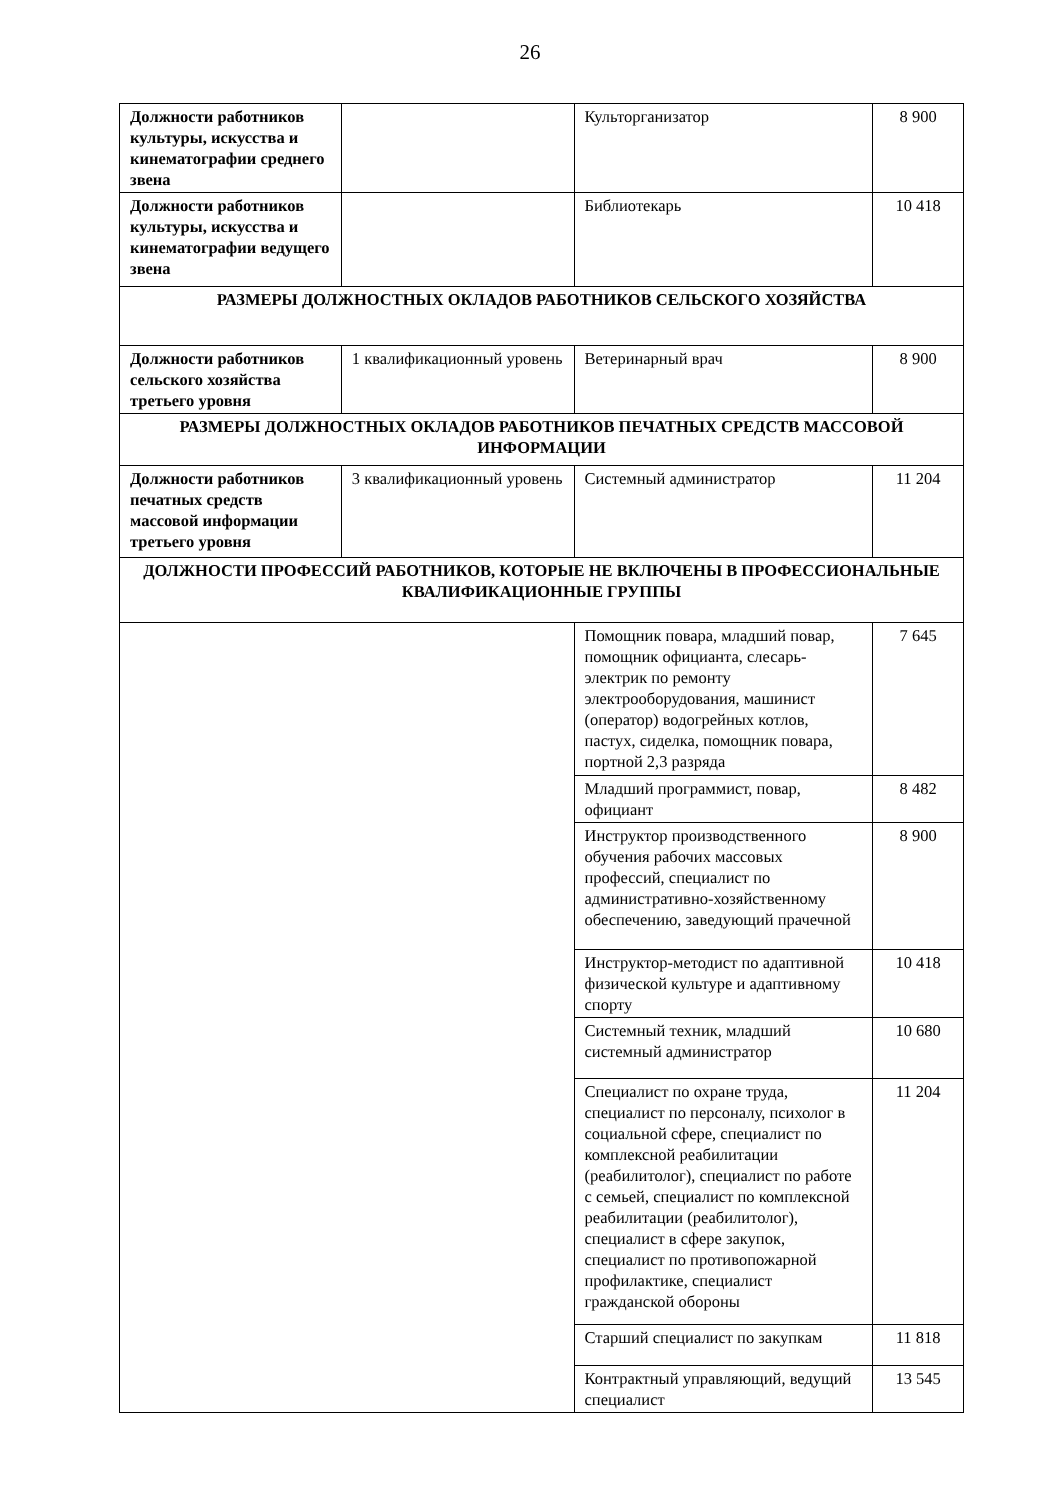26
| Должности работников культуры, искусства и кинематографии среднего звена | | Культорганизатор | 8 900 |
| Должности работников культуры, искусства и кинематографии ведущего звена | | Библиотекарь | 10 418 |
| РАЗМЕРЫ ДОЛЖНОСТНЫХ ОКЛАДОВ РАБОТНИКОВ СЕЛЬСКОГО ХОЗЯЙСТВА | | | |
| Должности работников сельского хозяйства третьего уровня | 1 квалификационный уровень | Ветеринарный врач | 8 900 |
| РАЗМЕРЫ ДОЛЖНОСТНЫХ ОКЛАДОВ РАБОТНИКОВ ПЕЧАТНЫХ СРЕДСТВ МАССОВОЙ ИНФОРМАЦИИ | | | |
| Должности работников печатных средств массовой информации третьего уровня | 3 квалификационный уровень | Системный администратор | 11 204 |
| ДОЛЖНОСТИ ПРОФЕССИЙ РАБОТНИКОВ, КОТОРЫЕ НЕ ВКЛЮЧЕНЫ В ПРОФЕССИОНАЛЬНЫЕ КВАЛИФИКАЦИОННЫЕ ГРУППЫ | | | |
| | | Помощник повара, младший повар, помощник официанта, слесарь-электрик по ремонту электрооборудования, машинист (оператор) водогрейных котлов, пастух, сиделка, помощник повара, портной 2,3 разряда | 7 645 |
| | | Младший программист, повар, официант | 8 482 |
| | | Инструктор производственного обучения рабочих массовых профессий, специалист по административно-хозяйственному обеспечению, заведующий прачечной | 8 900 |
| | | Инструктор-методист по адаптивной физической культуре и адаптивному спорту | 10 418 |
| | | Системный техник, младший системный администратор | 10 680 |
| | | Специалист по охране труда, специалист по персоналу, психолог в социальной сфере, специалист по комплексной реабилитации (реабилитолог), специалист по работе с семьей, специалист по комплексной реабилитации (реабилитолог), специалист в сфере закупок, специалист по противопожарной профилактике, специалист гражданской обороны | 11 204 |
| | | Старший специалист по закупкам | 11 818 |
| | | Контрактный управляющий, ведущий специалист | 13 545 |